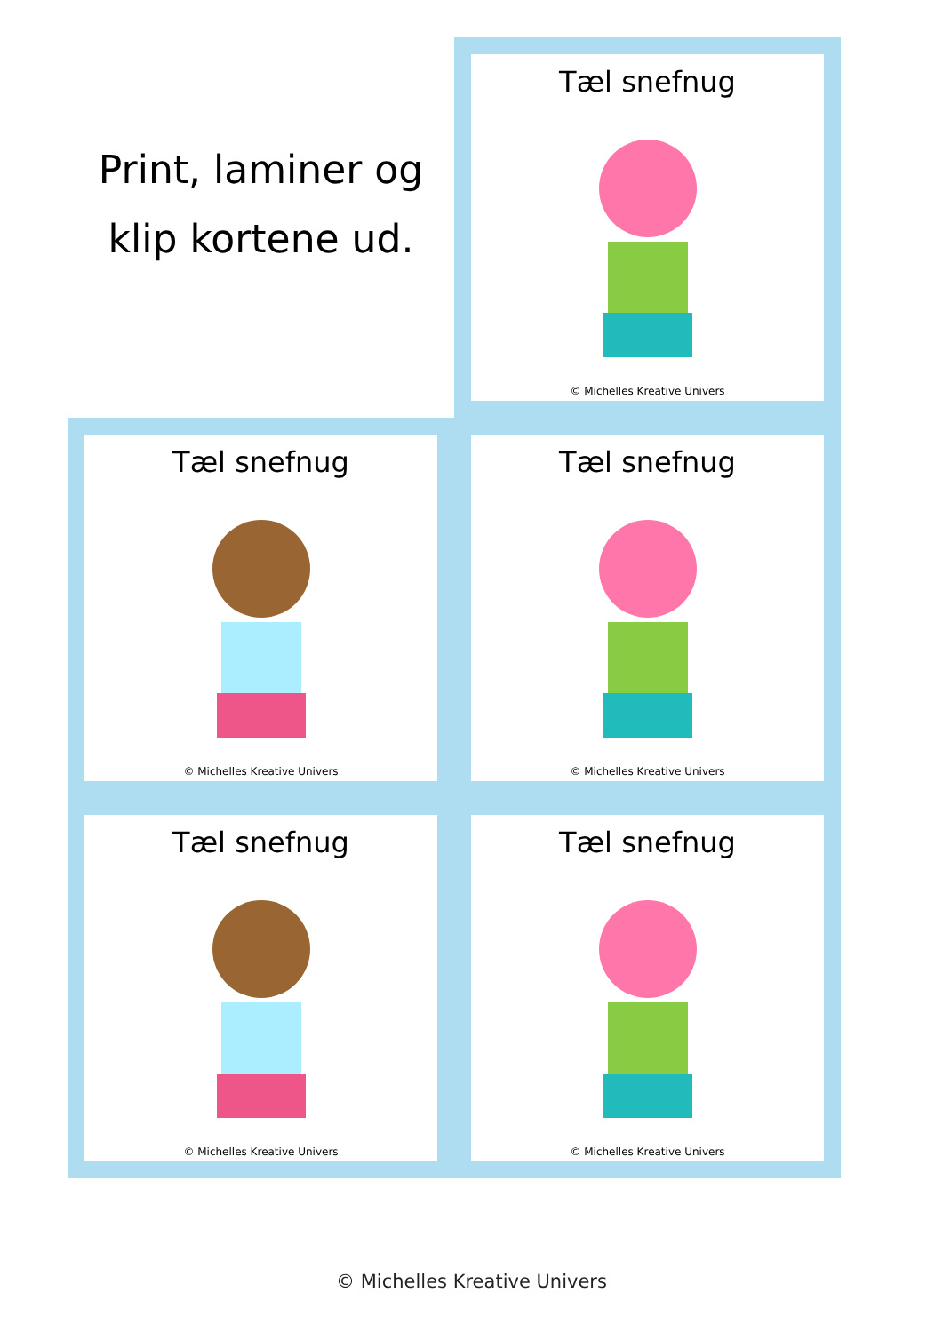Print, laminer og
klip kortene ud.
Tæl snefnug
© Michelles Kreative Univers
Tæl snefnug
© Michelles Kreative Univers
Tæl snefnug
© Michelles Kreative Univers
Tæl snefnug
© Michelles Kreative Univers
Tæl snefnug
© Michelles Kreative Univers
© Michelles Kreative Univers